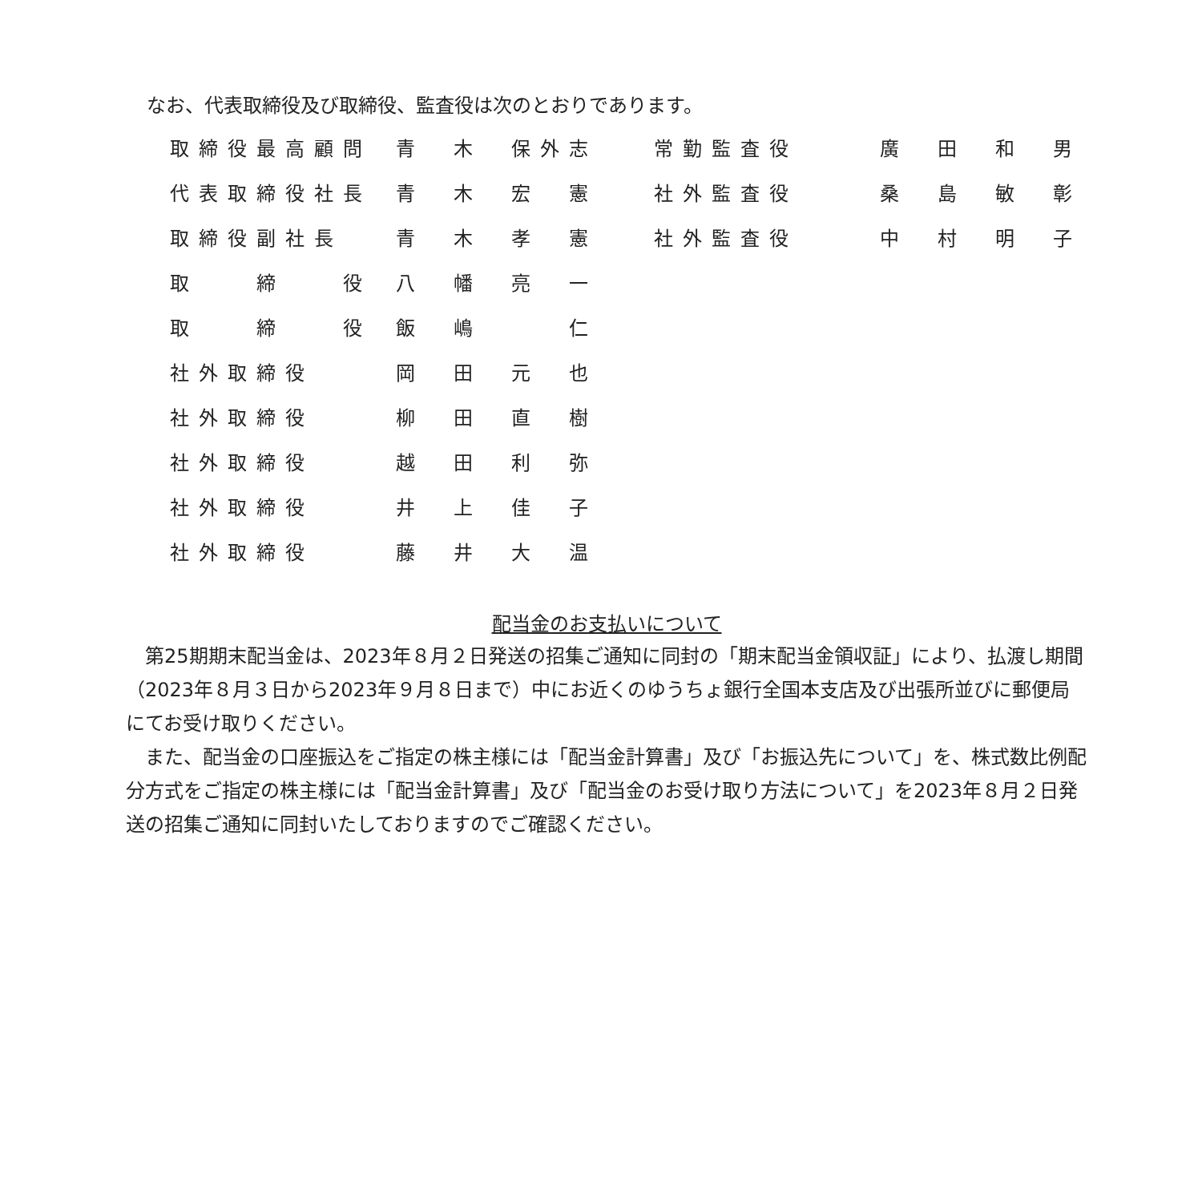なお、代表取締役及び取締役、監査役は次のとおりであります。
| 取締役最高顧問 | 青 木 保外志 |
| 代表取締役社長 | 青 木 宏 憲 |
| 取締役副社長 | 青 木 孝 憲 |
| 取 締 役 | 八 幡 亮 一 |
| 取 締 役 | 飯 嶋 仁 |
| 社外取締役 | 岡 田 元 也 |
| 社外取締役 | 柳 田 直 樹 |
| 社外取締役 | 越 田 利 弥 |
| 社外取締役 | 井 上 佳 子 |
| 社外取締役 | 藤 井 大 温 |
| 常勤監査役 | 廣 田 和 男 |
| 社外監査役 | 桑 島 敏 彰 |
| 社外監査役 | 中 村 明 子 |
配当金のお支払いについて
　第25期期末配当金は、2023年８月２日発送の招集ご通知に同封の「期末配当金領収証」により、払渡し期間（2023年８月３日から2023年９月８日まで）中にお近くのゆうちょ銀行全国本支店及び出張所並びに郵便局にてお受け取りください。
　また、配当金の口座振込をご指定の株主様には「配当金計算書」及び「お振込先について」を、株式数比例配分方式をご指定の株主様には「配当金計算書」及び「配当金のお受け取り方法について」を2023年８月２日発送の招集ご通知に同封いたしておりますのでご確認ください。